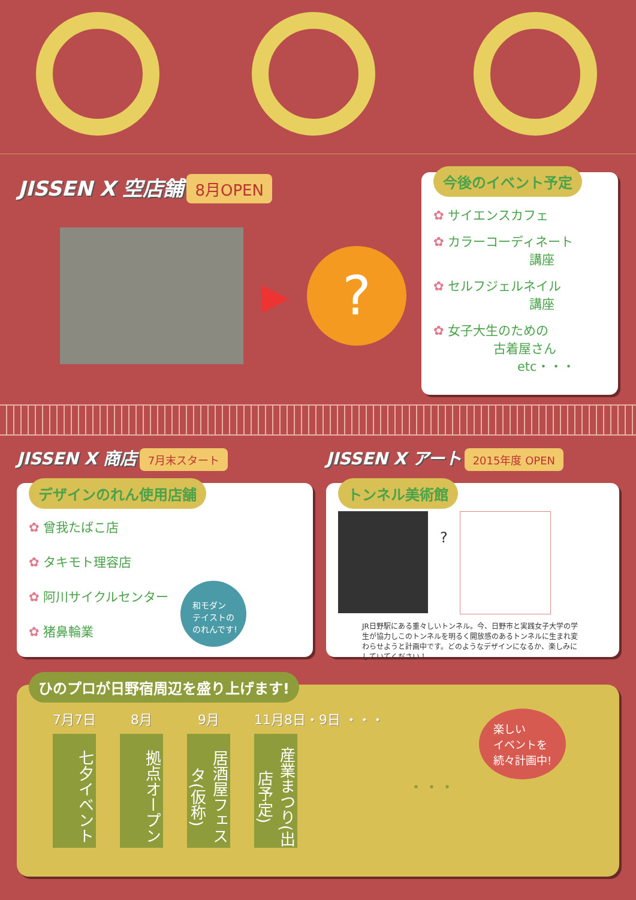JISSEN X 空店舗 8月OPEN
▶
?
今後のイベント予定
✿ サイエンスカフェ
✿ カラーコーディネート
講座
✿ セルフジェルネイル
講座
✿ 女子大生のための
古着屋さん
etc・・・
JISSEN X 商店 7月末スタート
デザインのれん使用店舗
✿ 曾我たばこ店
✿ タキモト理容店
✿ 阿川サイクルセンター
✿ 猪鼻輪業
和モダン
テイストの
のれんです!
JISSEN X アート 2015年度 OPEN
トンネル美術館
?
JR日野駅にある重々しいトンネル。今、日野市と実践女子大学の学生が協力しこのトンネルを明るく開放感のあるトンネルに生まれ変わらせようと計画中です。どのようなデザインになるか、楽しみにしていてください！
ひのプロが日野宿周辺を盛り上げます!
7月7日
七夕イベント
8月
拠点オープン
9月
居酒屋フェスタ(仮称)
11月8日・9日 ・・・
産業まつり(出店予定)
・・・
楽しい
イベントを
続々計画中!